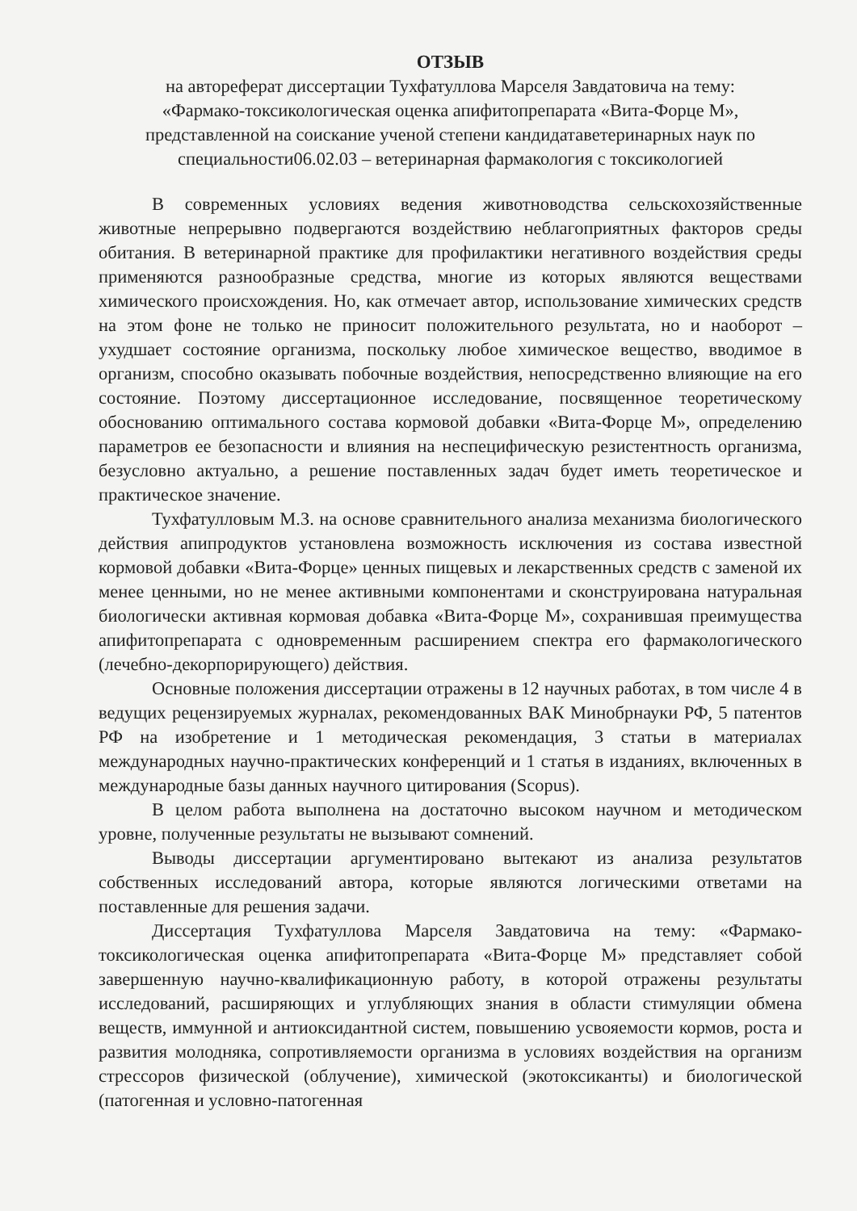ОТЗЫВ
на автореферат диссертации Тухфатуллова Марселя Завдатовича на тему:
«Фармако-токсикологическая оценка апифитопрепарата «Вита-Форце М»,
представленной на соискание ученой степени кандидатаветеринарных наук по
специальности06.02.03 – ветеринарная фармакология с токсикологией
В современных условиях ведения животноводства сельскохозяйственные животные непрерывно подвергаются воздействию неблагоприятных факторов среды обитания. В ветеринарной практике для профилактики негативного воздействия среды применяются разнообразные средства, многие из которых являются веществами химического происхождения. Но, как отмечает автор, использование химических средств на этом фоне не только не приносит положительного результата, но и наоборот – ухудшает состояние организма, поскольку любое химическое вещество, вводимое в организм, способно оказывать побочные воздействия, непосредственно влияющие на его состояние. Поэтому диссертационное исследование, посвященное теоретическому обоснованию оптимального состава кормовой добавки «Вита-Форце М», определению параметров ее безопасности и влияния на неспецифическую резистентность организма, безусловно актуально, а решение поставленных задач будет иметь теоретическое и практическое значение.
Тухфатулловым М.З. на основе сравнительного анализа механизма биологического действия апипродуктов установлена возможность исключения из состава известной кормовой добавки «Вита-Форце» ценных пищевых и лекарственных средств с заменой их менее ценными, но не менее активными компонентами и сконструирована натуральная биологически активная кормовая добавка «Вита-Форце М», сохранившая преимущества апифитопрепарата с одновременным расширением спектра его фармакологического (лечебно-декорпорирующего) действия.
Основные положения диссертации отражены в 12 научных работах, в том числе 4 в ведущих рецензируемых журналах, рекомендованных ВАК Минобрнауки РФ, 5 патентов РФ на изобретение и 1 методическая рекомендация, 3 статьи в материалах международных научно-практических конференций и 1 статья в изданиях, включенных в международные базы данных научного цитирования (Scopus).
В целом работа выполнена на достаточно высоком научном и методическом уровне, полученные результаты не вызывают сомнений.
Выводы диссертации аргументировано вытекают из анализа результатов собственных исследований автора, которые являются логическими ответами на поставленные для решения задачи.
Диссертация Тухфатуллова Марселя Завдатовича на тему: «Фармако-токсикологическая оценка апифитопрепарата «Вита-Форце М» представляет собой завершенную научно-квалификационную работу, в которой отражены результаты исследований, расширяющих и углубляющих знания в области стимуляции обмена веществ, иммунной и антиоксидантной систем, повышению усвояемости кормов, роста и развития молодняка, сопротивляемости организма в условиях воздействия на организм стрессоров физической (облучение), химической (экотоксиканты) и биологической (патогенная и условно-патогенная